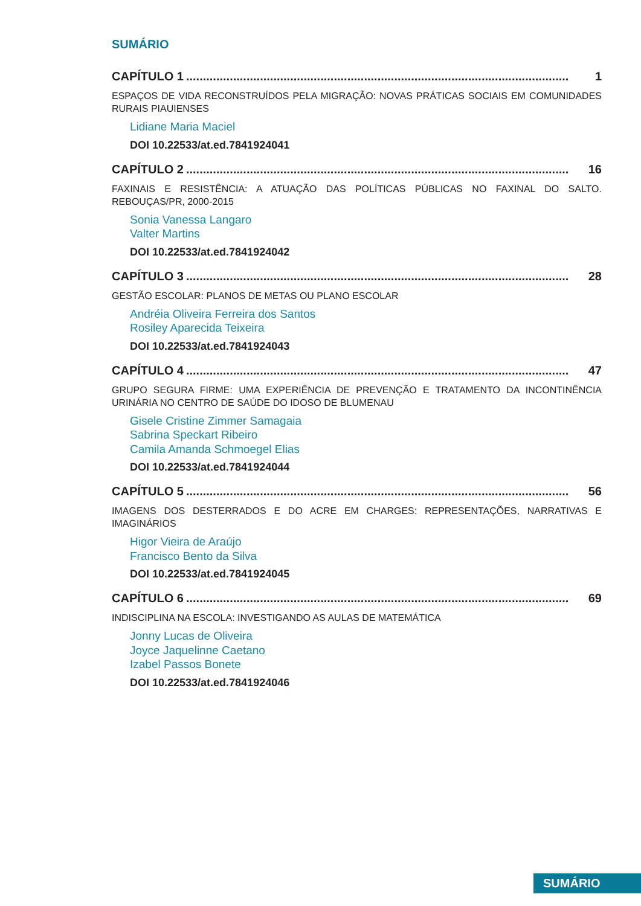SUMÁRIO
CAPÍTULO 1.................................................................................................................. 1
ESPAÇOS DE VIDA RECONSTRUÍDOS PELA MIGRAÇÃO: NOVAS PRÁTICAS SOCIAIS EM COMUNIDADES RURAIS PIAUIENSES
Lidiane Maria Maciel
DOI 10.22533/at.ed.7841924041
CAPÍTULO 2.................................................................................................................. 16
FAXINAIS E RESISTÊNCIA: A ATUAÇÃO DAS POLÍTICAS PÚBLICAS NO FAXINAL DO SALTO. REBOUÇAS/PR, 2000-2015
Sonia Vanessa Langaro
Valter Martins
DOI 10.22533/at.ed.7841924042
CAPÍTULO 3.................................................................................................................. 28
GESTÃO ESCOLAR: PLANOS DE METAS OU PLANO ESCOLAR
Andréia Oliveira Ferreira dos Santos
Rosiley Aparecida Teixeira
DOI 10.22533/at.ed.7841924043
CAPÍTULO 4.................................................................................................................. 47
GRUPO SEGURA FIRME: UMA EXPERIÊNCIA DE PREVENÇÃO E TRATAMENTO DA INCONTINÊNCIA URINÁRIA NO CENTRO DE SAÚDE DO IDOSO DE BLUMENAU
Gisele Cristine Zimmer Samagaia
Sabrina Speckart Ribeiro
Camila Amanda Schmoegel Elias
DOI 10.22533/at.ed.7841924044
CAPÍTULO 5.................................................................................................................. 56
IMAGENS DOS DESTERRADOS E DO ACRE EM CHARGES: REPRESENTAÇÕES, NARRATIVAS E IMAGINÁRIOS
Higor Vieira de Araújo
Francisco Bento da Silva
DOI 10.22533/at.ed.7841924045
CAPÍTULO 6.................................................................................................................. 69
INDISCIPLINA NA ESCOLA: INVESTIGANDO AS AULAS DE MATEMÁTICA
Jonny Lucas de Oliveira
Joyce Jaquelinne Caetano
Izabel Passos Bonete
DOI 10.22533/at.ed.7841924046
SUMÁRIO